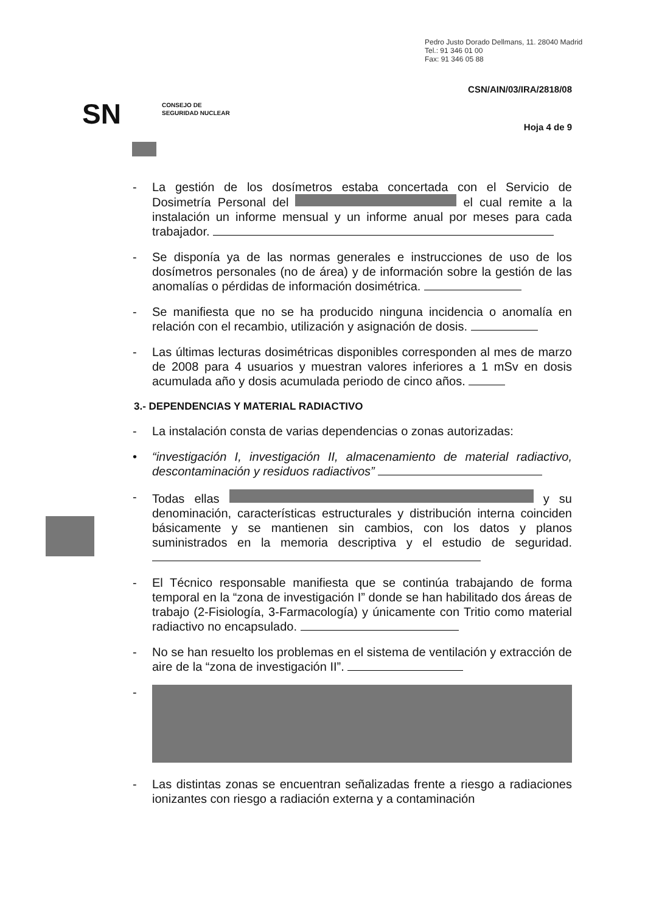Pedro Justo Dorado Dellmans, 11. 28040 Madrid
Tel.: 91 346 01 00
Fax: 91 346 05 88
CSN/AIN/03/IRA/2818/08
SN
CONSEJO DE
SEGURIDAD NUCLEAR
Hoja 4 de 9
- La gestión de los dosímetros estaba concertada con el Servicio de Dosimetría Personal del el cual remite a la instalación un informe mensual y un informe anual por meses para cada trabajador.
- Se disponía ya de las normas generales e instrucciones de uso de los dosímetros personales (no de área) y de información sobre la gestión de las anomalías o pérdidas de información dosimétrica.
- Se manifiesta que no se ha producido ninguna incidencia o anomalía en relación con el recambio, utilización y asignación de dosis.
- Las últimas lecturas dosimétricas disponibles corresponden al mes de marzo de 2008 para 4 usuarios y muestran valores inferiores a 1 mSv en dosis acumulada año y dosis acumulada periodo de cinco años.
3.- DEPENDENCIAS Y MATERIAL RADIACTIVO
- La instalación consta de varias dependencias o zonas autorizadas:
• “investigación I, investigación II, almacenamiento de material radiactivo, descontaminación y residuos radiactivos”
- Todas ellas y su denominación, características estructurales y distribución interna coinciden básicamente y se mantienen sin cambios, con los datos y planos suministrados en la memoria descriptiva y el estudio de seguridad.
- El Técnico responsable manifiesta que se continúa trabajando de forma temporal en la “zona de investigación I” donde se han habilitado dos áreas de trabajo (2-Fisiología, 3-Farmacología) y únicamente con Tritio como material radiactivo no encapsulado.
- No se han resuelto los problemas en el sistema de ventilación y extracción de aire de la “zona de investigación II”.
-
- Las distintas zonas se encuentran señalizadas frente a riesgo a radiaciones ionizantes con riesgo a radiación externa y a contaminación